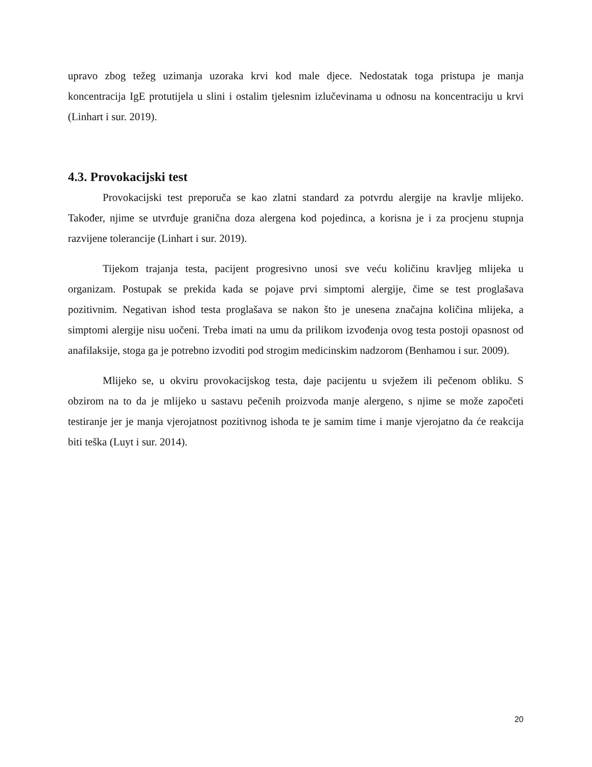upravo zbog težeg uzimanja uzoraka krvi kod male djece. Nedostatak toga pristupa je manja koncentracija IgE protutijela u slini i ostalim tjelesnim izlučevinama u odnosu na koncentraciju u krvi (Linhart i sur. 2019).
4.3. Provokacijski test
Provokacijski test preporuča se kao zlatni standard za potvrdu alergije na kravlje mlijeko. Također, njime se utvrđuje granična doza alergena kod pojedinca, a korisna je i za procjenu stupnja razvijene tolerancije (Linhart i sur. 2019).
Tijekom trajanja testa, pacijent progresivno unosi sve veću količinu kravljeg mlijeka u organizam. Postupak se prekida kada se pojave prvi simptomi alergije, čime se test proglašava pozitivnim. Negativan ishod testa proglašava se nakon što je unesena značajna količina mlijeka, a simptomi alergije nisu uočeni. Treba imati na umu da prilikom izvođenja ovog testa postoji opasnost od anafilaksije, stoga ga je potrebno izvoditi pod strogim medicinskim nadzorom (Benhamou i sur. 2009).
Mlijeko se, u okviru provokacijskog testa, daje pacijentu u svježem ili pečenom obliku. S obzirom na to da je mlijeko u sastavu pečenih proizvoda manje alergeno, s njime se može započeti testiranje jer je manja vjerojatnost pozitivnog ishoda te je samim time i manje vjerojatno da će reakcija biti teška (Luyt i sur. 2014).
20